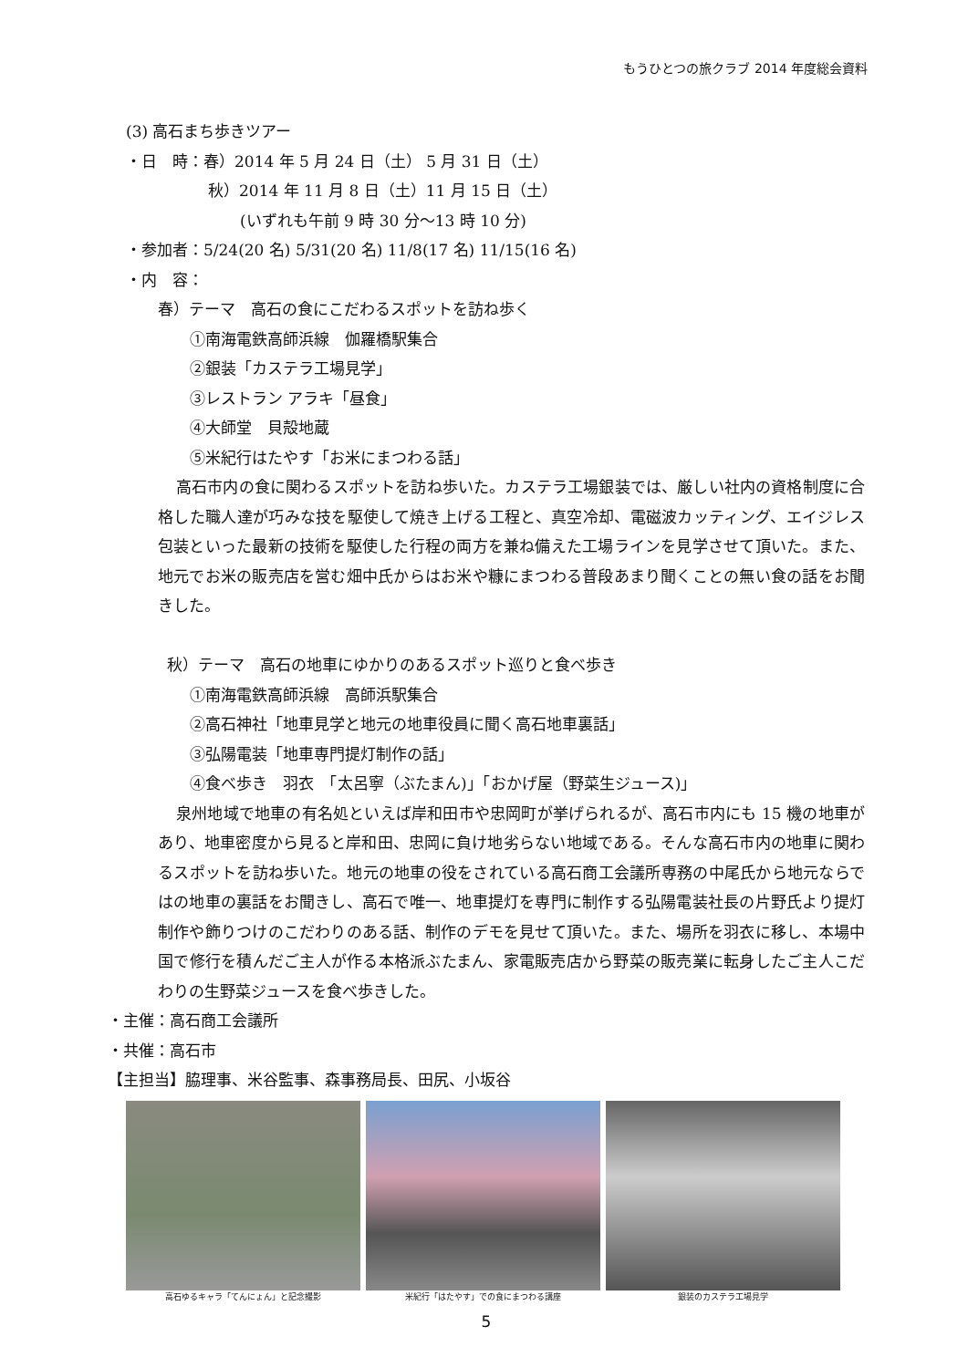もうひとつの旅クラブ 2014 年度総会資料
(3) 高石まち歩きツアー
・日　時：春）2014 年 5 月 24 日（土） 5 月 31 日（土）
秋）2014 年 11 月 8 日（土）11 月 15 日（土）
(いずれも午前 9 時 30 分～13 時 10 分)
・参加者：5/24(20 名) 5/31(20 名) 11/8(17 名) 11/15(16 名)
・内　容：
春）テーマ　高石の食にこだわるスポットを訪ね歩く
①南海電鉄高師浜線　伽羅橋駅集合
②銀装「カステラ工場見学」
③レストラン アラキ「昼食」
④大師堂　貝殻地蔵
⑤米紀行はたやす「お米にまつわる話」
高石市内の食に関わるスポットを訪ね歩いた。カステラ工場銀装では、厳しい社内の資格制度に合格した職人達が巧みな技を駆使して焼き上げる工程と、真空冷却、電磁波カッティング、エイジレス包装といった最新の技術を駆使した行程の両方を兼ね備えた工場ラインを見学させて頂いた。また、地元でお米の販売店を営む畑中氏からはお米や糠にまつわる普段あまり聞くことの無い食の話をお聞きした。
秋）テーマ　高石の地車にゆかりのあるスポット巡りと食べ歩き
①南海電鉄高師浜線　高師浜駅集合
②高石神社「地車見学と地元の地車役員に聞く高石地車裏話」
③弘陽電装「地車専門提灯制作の話」
④食べ歩き　羽衣　「太呂寧（ぶたまん)」「おかげ屋（野菜生ジュース)」
泉州地域で地車の有名処といえば岸和田市や忠岡町が挙げられるが、高石市内にも 15 機の地車があり、地車密度から見ると岸和田、忠岡に負け地劣らない地域である。そんな高石市内の地車に関わるスポットを訪ね歩いた。地元の地車の役をされている高石商工会議所専務の中尾氏から地元ならではの地車の裏話をお聞きし、高石で唯一、地車提灯を専門に制作する弘陽電装社長の片野氏より提灯制作や飾りつけのこだわりのある話、制作のデモを見せて頂いた。また、場所を羽衣に移し、本場中国で修行を積んだご主人が作る本格派ぶたまん、家電販売店から野菜の販売業に転身したご主人こだわりの生野菜ジュースを食べ歩きした。
・主催：高石商工会議所
・共催：高石市
【主担当】脇理事、米谷監事、森事務局長、田尻、小坂谷
高石ゆるキャラ「てんにょん」と記念撮影 米紀行「はたやす」での食にまつわる講座 銀装のカステラ工場見学
5